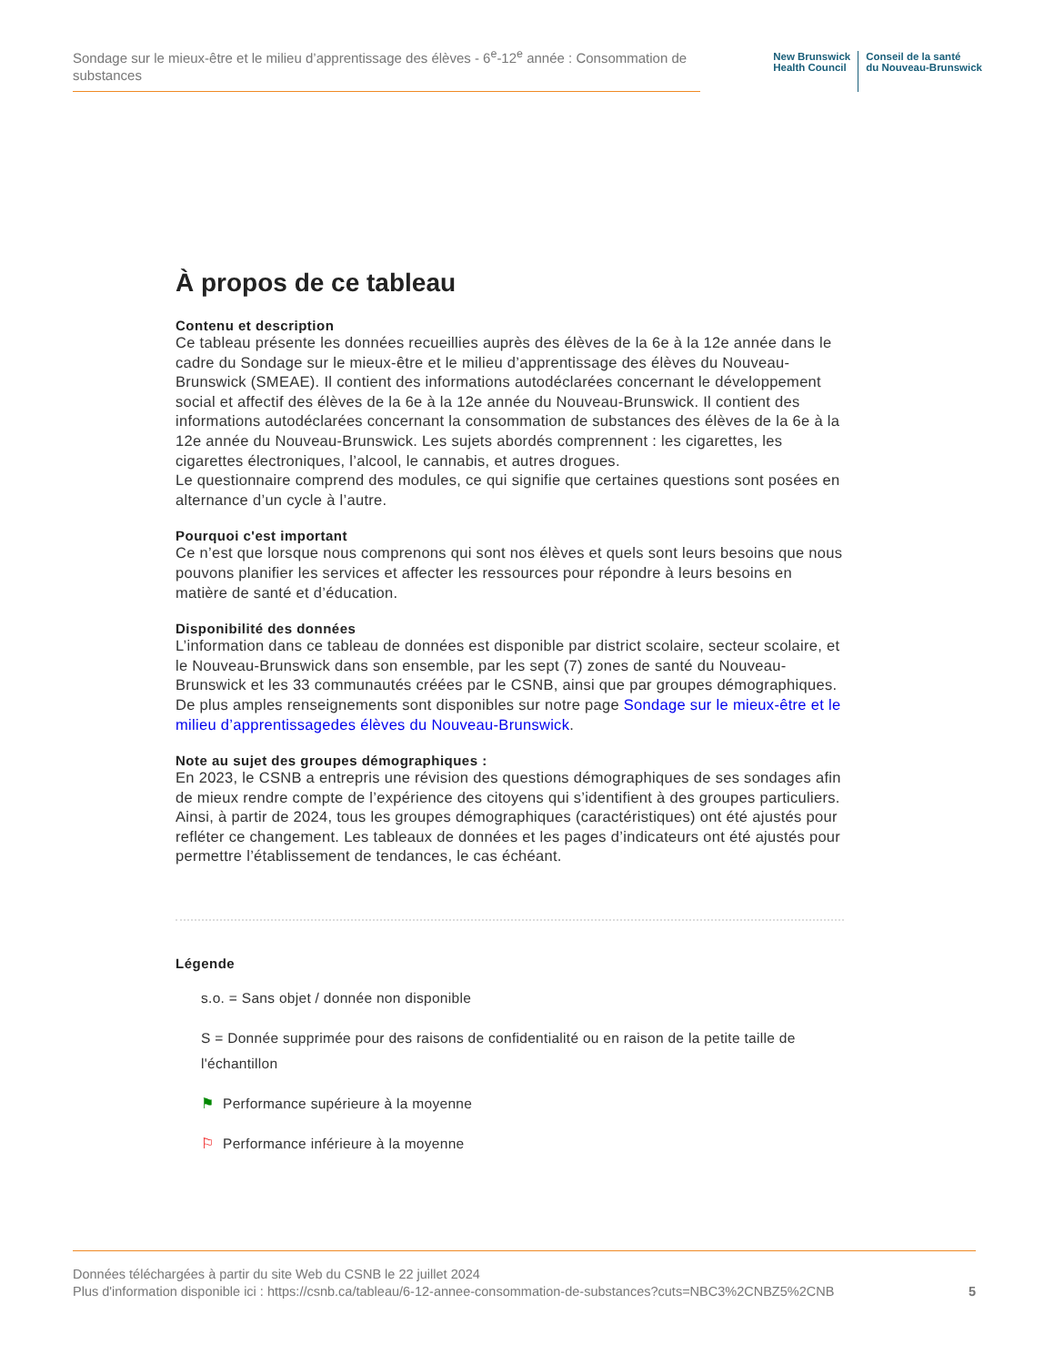Sondage sur le mieux-être et le milieu d’apprentissage des élèves - 6<sup>e</sup>-12<sup>e</sup> année : Consommation de substances
New Brunswick
Health Council
Conseil de la santé
du Nouveau-Brunswick
À propos de ce tableau
Contenu et description
Ce tableau présente les données recueillies auprès des élèves de la 6e à la 12e année dans le cadre du Sondage sur le mieux-être et le milieu d’apprentissage des élèves du Nouveau-Brunswick (SMEAE). Il contient des informations autodéclarées concernant le développement social et affectif des élèves de la 6e à la 12e année du Nouveau-Brunswick. Il contient des informations autodéclarées concernant la consommation de substances des élèves de la 6e à la 12e année du Nouveau-Brunswick. Les sujets abordés comprennent : les cigarettes, les cigarettes électroniques, l’alcool, le cannabis, et autres drogues.
Le questionnaire comprend des modules, ce qui signifie que certaines questions sont posées en alternance d’un cycle à l’autre.
Pourquoi c'est important
Ce n’est que lorsque nous comprenons qui sont nos élèves et quels sont leurs besoins que nous pouvons planifier les services et affecter les ressources pour répondre à leurs besoins en matière de santé et d’éducation.
Disponibilité des données
L’information dans ce tableau de données est disponible par district scolaire, secteur scolaire, et le Nouveau-Brunswick dans son ensemble, par les sept (7) zones de santé du Nouveau-Brunswick et les 33 communautés créées par le CSNB, ainsi que par groupes démographiques. De plus amples renseignements sont disponibles sur notre page Sondage sur le mieux-être et le milieu d’apprentissagedes élèves du Nouveau-Brunswick.
Note au sujet des groupes démographiques :
En 2023, le CSNB a entrepris une révision des questions démographiques de ses sondages afin de mieux rendre compte de l’expérience des citoyens qui s’identifient à des groupes particuliers. Ainsi, à partir de 2024, tous les groupes démographiques (caractéristiques) ont été ajustés pour refléter ce changement. Les tableaux de données et les pages d’indicateurs ont été ajustés pour permettre l’établissement de tendances, le cas échéant.
Légende
s.o. = Sans objet / donnée non disponible
S = Donnée supprimée pour des raisons de confidentialité ou en raison de la petite taille de l'échantillon
⚑ Performance supérieure à la moyenne
⚐ Performance inférieure à la moyenne
Données téléchargées à partir du site Web du CSNB le 22 juillet 2024
Plus d'information disponible ici : https://csnb.ca/tableau/6-12-annee-consommation-de-substances?cuts=NBC3%2CNBZ5%2CNB
5